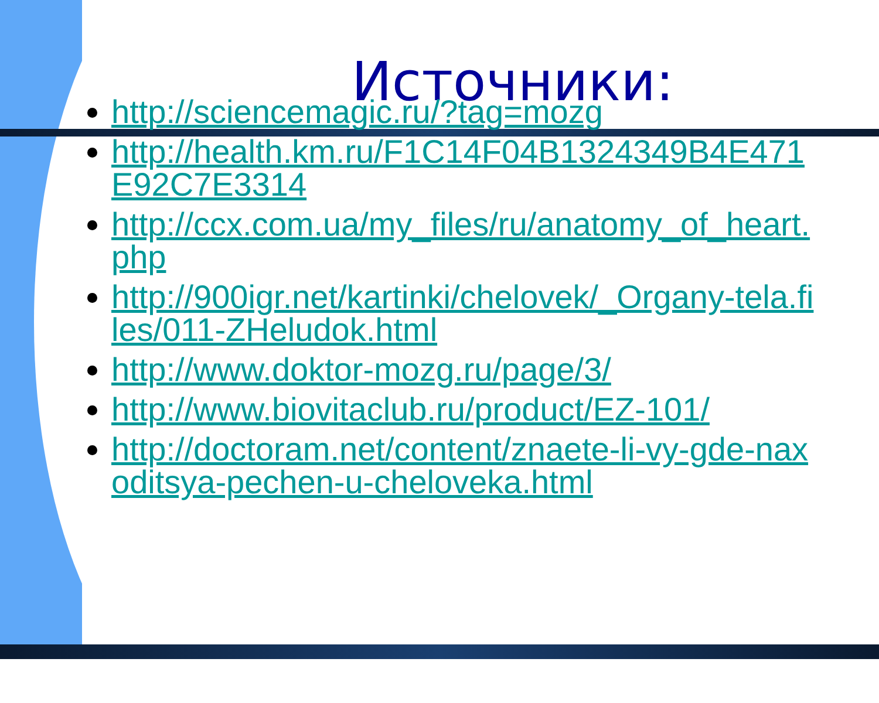Источники:
http://sciencemagic.ru/?tag=mozg
http://health.km.ru/F1C14F04B1324349B4E471E92C7E3314
http://ccx.com.ua/my_files/ru/anatomy_of_heart.php
http://900igr.net/kartinki/chelovek/_Organy-tela.files/011-ZHeludok.html
http://www.doktor-mozg.ru/page/3/
http://www.biovitaclub.ru/product/EZ-101/
http://doctoram.net/content/znaete-li-vy-gde-naxoditsya-pechen-u-cheloveka.html